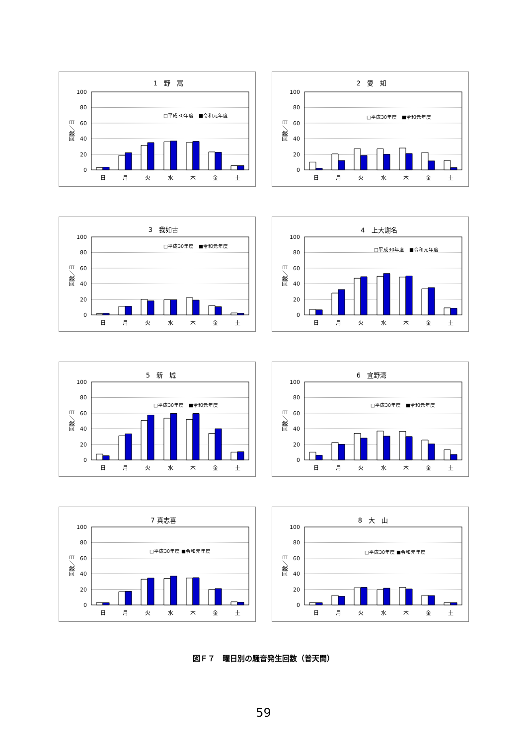1　野　嵩
0
20
40
60
80
100
回数／日
日
月
火
水
木
金
土
□平成30年度　■令和元年度
2　愛　知
0
20
40
60
80
100
回数／日
日
月
火
水
木
金
土
□平成30年度　■令和元年度
3　我如古
0
20
40
60
80
100
回数／日
日
月
火
水
木
金
土
□平成30年度　■令和元年度
4　上大謝名
0
20
40
60
80
100
回数／日
日
月
火
水
木
金
土
□平成30年度　■令和元年度
5　新　城
0
20
40
60
80
100
回数／日
日
月
火
水
木
金
土
□平成30年度　■令和元年度
6　宜野湾
0
20
40
60
80
100
回数／日
日
月
火
水
木
金
土
□平成30年度　■令和元年度
7 真志喜
0
20
40
60
80
100
回数／日
日
月
火
水
木
金
土
□平成30年度 ■令和元年度
8　大　山
0
20
40
60
80
100
回数／日
日
月
火
水
木
金
土
□平成30年度 ■令和元年度
図Ｆ７　曜日別の騒音発生回数（普天間）
59